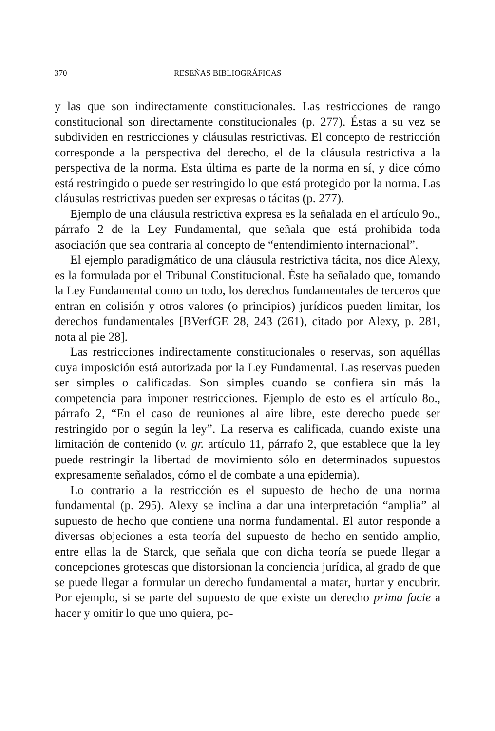370 RESEÑAS BIBLIOGRÁFICAS
y las que son indirectamente constitucionales. Las restricciones de rango constitucional son directamente constitucionales (p. 277). Éstas a su vez se subdividen en restricciones y cláusulas restrictivas. El concepto de restricción corresponde a la perspectiva del derecho, el de la cláusula restrictiva a la perspectiva de la norma. Esta última es parte de la norma en sí, y dice cómo está restringido o puede ser restringido lo que está protegido por la norma. Las cláusulas restrictivas pueden ser expresas o tácitas (p. 277).
Ejemplo de una cláusula restrictiva expresa es la señalada en el artículo 9o., párrafo 2 de la Ley Fundamental, que señala que está prohibida toda asociación que sea contraria al concepto de “entendimiento internacional”.
El ejemplo paradigmático de una cláusula restrictiva tácita, nos dice Alexy, es la formulada por el Tribunal Constitucional. Éste ha señalado que, tomando la Ley Fundamental como un todo, los derechos fundamentales de terceros que entran en colisión y otros valores (o principios) jurídicos pueden limitar, los derechos fundamentales [BVerfGE 28, 243 (261), citado por Alexy, p. 281, nota al pie 28].
Las restricciones indirectamente constitucionales o reservas, son aquéllas cuya imposición está autorizada por la Ley Fundamental. Las reservas pueden ser simples o calificadas. Son simples cuando se confiera sin más la competencia para imponer restricciones. Ejemplo de esto es el artículo 8o., párrafo 2, “En el caso de reuniones al aire libre, este derecho puede ser restringido por o según la ley”. La reserva es calificada, cuando existe una limitación de contenido (v. gr. artículo 11, párrafo 2, que establece que la ley puede restringir la libertad de movimiento sólo en determinados supuestos expresamente señalados, cómo el de combate a una epidemia).
Lo contrario a la restricción es el supuesto de hecho de una norma fundamental (p. 295). Alexy se inclina a dar una interpretación “amplia” al supuesto de hecho que contiene una norma fundamental. El autor responde a diversas objeciones a esta teoría del supuesto de hecho en sentido amplio, entre ellas la de Starck, que señala que con dicha teoría se puede llegar a concepciones grotescas que distorsionan la conciencia jurídica, al grado de que se puede llegar a formular un derecho fundamental a matar, hurtar y encubrir. Por ejemplo, si se parte del supuesto de que existe un derecho prima facie a hacer y omitir lo que uno quiera, po-